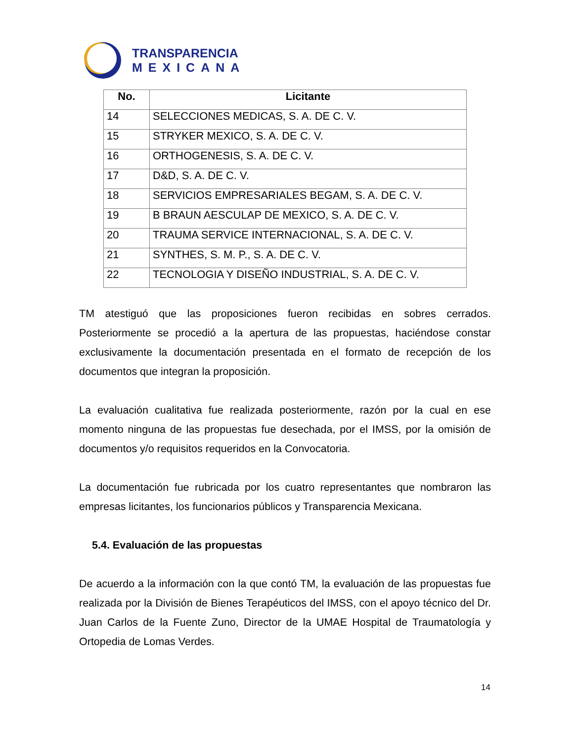TRANSPARENCIA
MEXICANA
| No. | Licitante |
| --- | --- |
| 14 | SELECCIONES MEDICAS, S. A. DE C. V. |
| 15 | STRYKER MEXICO, S. A. DE C. V. |
| 16 | ORTHOGENESIS, S. A. DE C. V. |
| 17 | D&D, S. A. DE C. V. |
| 18 | SERVICIOS EMPRESARIALES BEGAM, S. A. DE C. V. |
| 19 | B BRAUN AESCULAP DE MEXICO, S. A. DE C. V. |
| 20 | TRAUMA SERVICE INTERNACIONAL, S. A. DE C. V. |
| 21 | SYNTHES, S. M. P., S. A. DE C. V. |
| 22 | TECNOLOGIA Y DISEÑO INDUSTRIAL, S. A. DE C. V. |
TM atestiguó que las proposiciones fueron recibidas en sobres cerrados. Posteriormente se procedió a la apertura de las propuestas, haciéndose constar exclusivamente la documentación presentada en el formato de recepción de los documentos que integran la proposición.
La evaluación cualitativa fue realizada posteriormente, razón por la cual en ese momento ninguna de las propuestas fue desechada, por el IMSS, por la omisión de documentos y/o requisitos requeridos en la Convocatoria.
La documentación fue rubricada por los cuatro representantes que nombraron las empresas licitantes, los funcionarios públicos y Transparencia Mexicana.
5.4. Evaluación de las propuestas
De acuerdo a la información con la que contó TM, la evaluación de las propuestas fue realizada por la División de Bienes Terapéuticos del IMSS, con el apoyo técnico del Dr. Juan Carlos de la Fuente Zuno, Director de la UMAE Hospital de Traumatología y Ortopedia de Lomas Verdes.
14